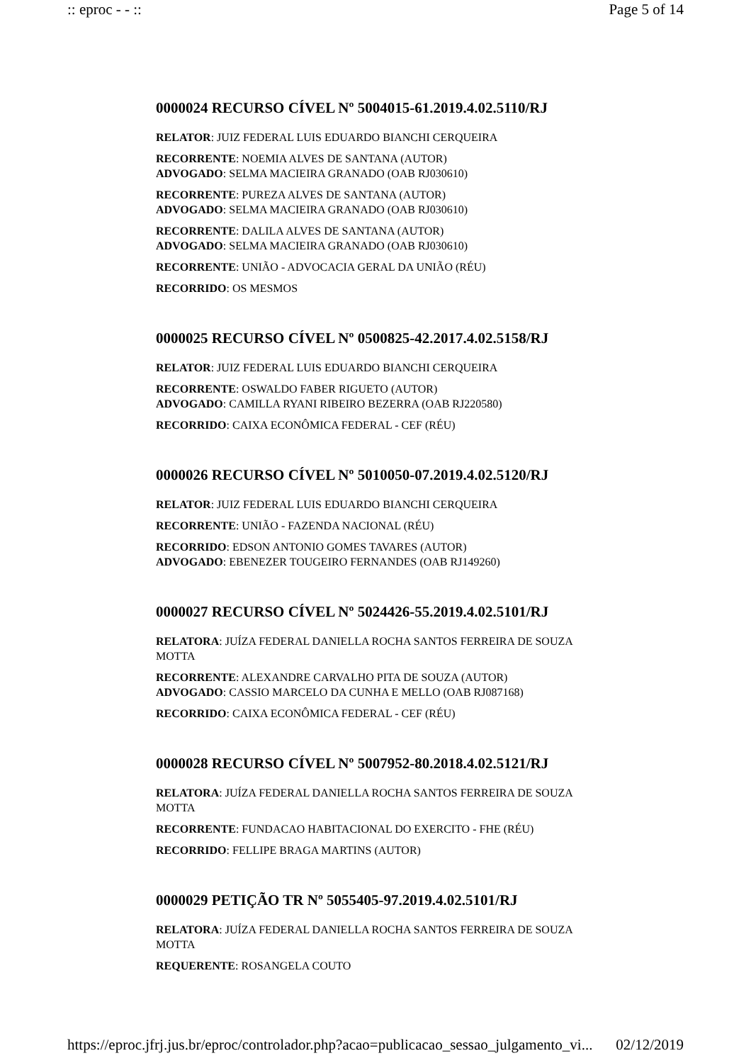:: eproc - - :: Page 5 of 14
0000024 RECURSO CÍVEL Nº 5004015-61.2019.4.02.5110/RJ
RELATOR: JUIZ FEDERAL LUIS EDUARDO BIANCHI CERQUEIRA
RECORRENTE: NOEMIA ALVES DE SANTANA (AUTOR)
ADVOGADO: SELMA MACIEIRA GRANADO (OAB RJ030610)
RECORRENTE: PUREZA ALVES DE SANTANA (AUTOR)
ADVOGADO: SELMA MACIEIRA GRANADO (OAB RJ030610)
RECORRENTE: DALILA ALVES DE SANTANA (AUTOR)
ADVOGADO: SELMA MACIEIRA GRANADO (OAB RJ030610)
RECORRENTE: UNIÃO - ADVOCACIA GERAL DA UNIÃO (RÉU)
RECORRIDO: OS MESMOS
0000025 RECURSO CÍVEL Nº 0500825-42.2017.4.02.5158/RJ
RELATOR: JUIZ FEDERAL LUIS EDUARDO BIANCHI CERQUEIRA
RECORRENTE: OSWALDO FABER RIGUETO (AUTOR)
ADVOGADO: CAMILLA RYANI RIBEIRO BEZERRA (OAB RJ220580)
RECORRIDO: CAIXA ECONÔMICA FEDERAL - CEF (RÉU)
0000026 RECURSO CÍVEL Nº 5010050-07.2019.4.02.5120/RJ
RELATOR: JUIZ FEDERAL LUIS EDUARDO BIANCHI CERQUEIRA
RECORRENTE: UNIÃO - FAZENDA NACIONAL (RÉU)
RECORRIDO: EDSON ANTONIO GOMES TAVARES (AUTOR)
ADVOGADO: EBENEZER TOUGEIRO FERNANDES (OAB RJ149260)
0000027 RECURSO CÍVEL Nº 5024426-55.2019.4.02.5101/RJ
RELATORA: JUÍZA FEDERAL DANIELLA ROCHA SANTOS FERREIRA DE SOUZA MOTTA
RECORRENTE: ALEXANDRE CARVALHO PITA DE SOUZA (AUTOR)
ADVOGADO: CASSIO MARCELO DA CUNHA E MELLO (OAB RJ087168)
RECORRIDO: CAIXA ECONÔMICA FEDERAL - CEF (RÉU)
0000028 RECURSO CÍVEL Nº 5007952-80.2018.4.02.5121/RJ
RELATORA: JUÍZA FEDERAL DANIELLA ROCHA SANTOS FERREIRA DE SOUZA MOTTA
RECORRENTE: FUNDACAO HABITACIONAL DO EXERCITO - FHE (RÉU)
RECORRIDO: FELLIPE BRAGA MARTINS (AUTOR)
0000029 PETIÇÃO TR Nº 5055405-97.2019.4.02.5101/RJ
RELATORA: JUÍZA FEDERAL DANIELLA ROCHA SANTOS FERREIRA DE SOUZA MOTTA
REQUERENTE: ROSANGELA COUTO
https://eproc.jfrj.jus.br/eproc/controlador.php?acao=publicacao_sessao_julgamento_vi... 02/12/2019